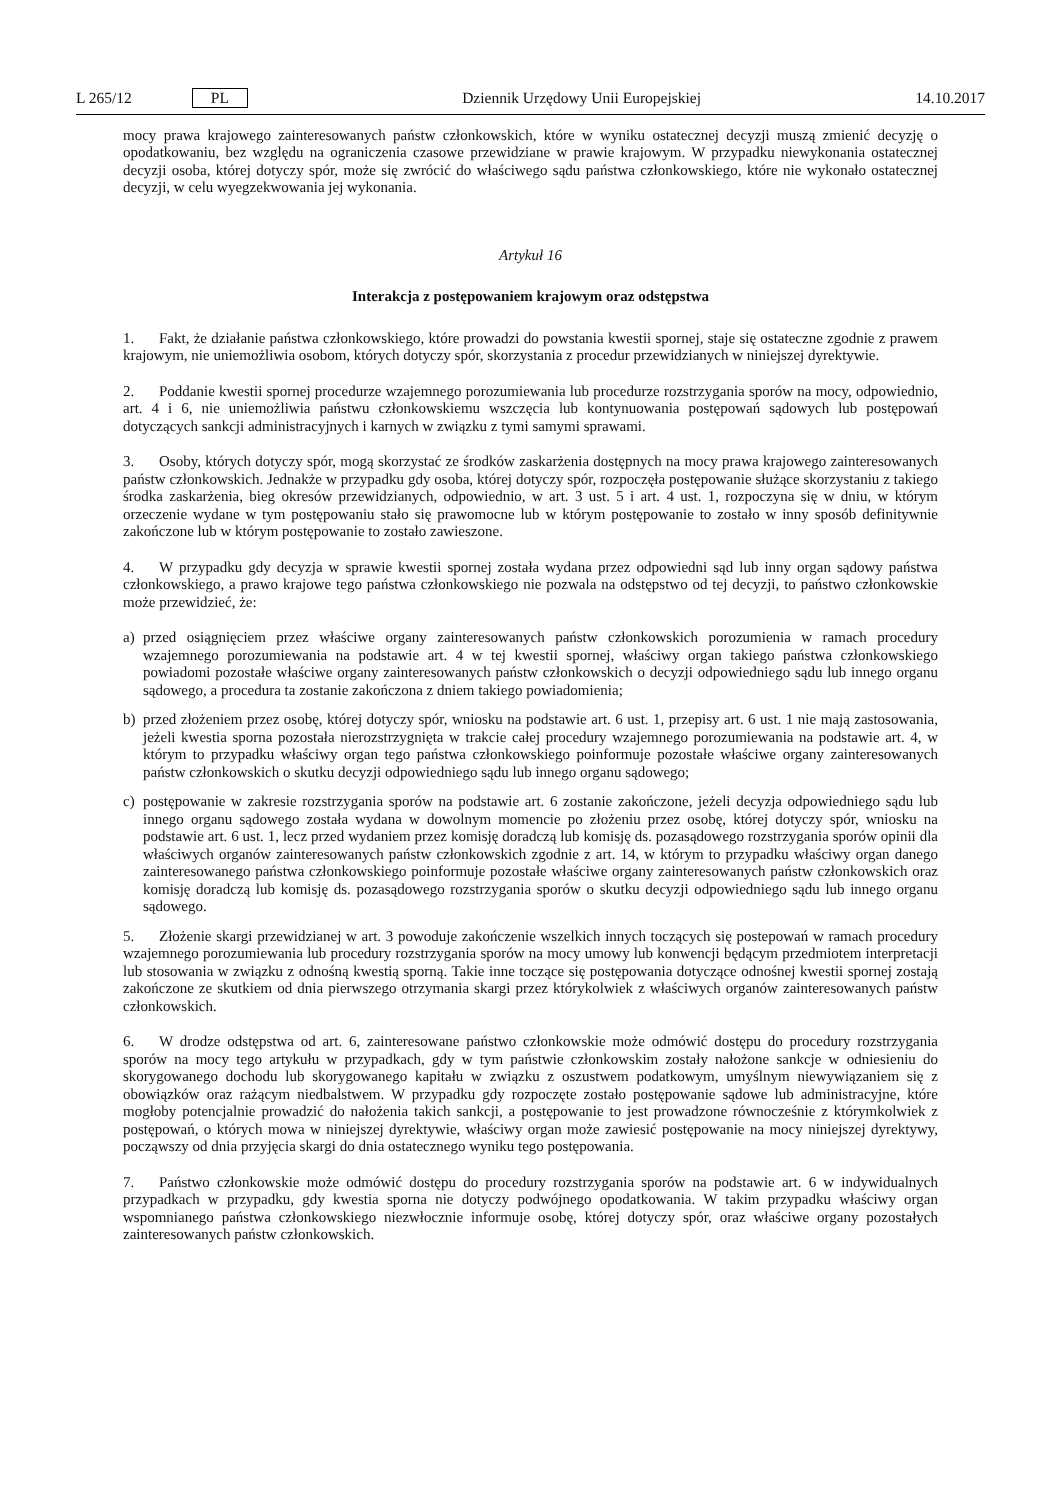L 265/12 PL Dziennik Urzędowy Unii Europejskiej 14.10.2017
mocy prawa krajowego zainteresowanych państw członkowskich, które w wyniku ostatecznej decyzji muszą zmienić decyzję o opodatkowaniu, bez względu na ograniczenia czasowe przewidziane w prawie krajowym. W przypadku niewykonania ostatecznej decyzji osoba, której dotyczy spór, może się zwrócić do właściwego sądu państwa członkowskiego, które nie wykonało ostatecznej decyzji, w celu wyegzekwowania jej wykonania.
Artykuł 16
Interakcja z postępowaniem krajowym oraz odstępstwa
1. Fakt, że działanie państwa członkowskiego, które prowadzi do powstania kwestii spornej, staje się ostateczne zgodnie z prawem krajowym, nie uniemożliwia osobom, których dotyczy spór, skorzystania z procedur przewidzianych w niniejszej dyrektywie.
2. Poddanie kwestii spornej procedurze wzajemnego porozumiewania lub procedurze rozstrzygania sporów na mocy, odpowiednio, art. 4 i 6, nie uniemożliwia państwu członkowskiemu wszczęcia lub kontynuowania postępowań sądowych lub postępowań dotyczących sankcji administracyjnych i karnych w związku z tymi samymi sprawami.
3. Osoby, których dotyczy spór, mogą skorzystać ze środków zaskarżenia dostępnych na mocy prawa krajowego zainteresowanych państw członkowskich. Jednakże w przypadku gdy osoba, której dotyczy spór, rozpoczęła postępowanie służące skorzystaniu z takiego środka zaskarżenia, bieg okresów przewidzianych, odpowiednio, w art. 3 ust. 5 i art. 4 ust. 1, rozpoczyna się w dniu, w którym orzeczenie wydane w tym postępowaniu stało się prawomocne lub w którym postępowanie to zostało w inny sposób definitywnie zakończone lub w którym postępowanie to zostało zawieszone.
4. W przypadku gdy decyzja w sprawie kwestii spornej została wydana przez odpowiedni sąd lub inny organ sądowy państwa członkowskiego, a prawo krajowe tego państwa członkowskiego nie pozwala na odstępstwo od tej decyzji, to państwo członkowskie może przewidzieć, że:
a) przed osiągnięciem przez właściwe organy zainteresowanych państw członkowskich porozumienia w ramach procedury wzajemnego porozumiewania na podstawie art. 4 w tej kwestii spornej, właściwy organ takiego państwa członkowskiego powiadomi pozostałe właściwe organy zainteresowanych państw członkowskich o decyzji odpowiedniego sądu lub innego organu sądowego, a procedura ta zostanie zakończona z dniem takiego powiadomienia;
b) przed złożeniem przez osobę, której dotyczy spór, wniosku na podstawie art. 6 ust. 1, przepisy art. 6 ust. 1 nie mają zastosowania, jeżeli kwestia sporna pozostała nierozstrzygnięta w trakcie całej procedury wzajemnego porozumiewania na podstawie art. 4, w którym to przypadku właściwy organ tego państwa członkowskiego poinformuje pozostałe właściwe organy zainteresowanych państw członkowskich o skutku decyzji odpowiedniego sądu lub innego organu sądowego;
c) postępowanie w zakresie rozstrzygania sporów na podstawie art. 6 zostanie zakończone, jeżeli decyzja odpowiedniego sądu lub innego organu sądowego została wydana w dowolnym momencie po złożeniu przez osobę, której dotyczy spór, wniosku na podstawie art. 6 ust. 1, lecz przed wydaniem przez komisję doradczą lub komisję ds. pozasądowego rozstrzygania sporów opinii dla właściwych organów zainteresowanych państw członkowskich zgodnie z art. 14, w którym to przypadku właściwy organ danego zainteresowanego państwa członkowskiego poinformuje pozostałe właściwe organy zainteresowanych państw członkowskich oraz komisję doradczą lub komisję ds. pozasądowego rozstrzygania sporów o skutku decyzji odpowiedniego sądu lub innego organu sądowego.
5. Złożenie skargi przewidzianej w art. 3 powoduje zakończenie wszelkich innych toczących się postepowań w ramach procedury wzajemnego porozumiewania lub procedury rozstrzygania sporów na mocy umowy lub konwencji będącym przedmiotem interpretacji lub stosowania w związku z odnośną kwestią sporną. Takie inne toczące się postępowania dotyczące odnośnej kwestii spornej zostają zakończone ze skutkiem od dnia pierwszego otrzymania skargi przez którykolwiek z właściwych organów zainteresowanych państw członkowskich.
6. W drodze odstępstwa od art. 6, zainteresowane państwo członkowskie może odmówić dostępu do procedury rozstrzygania sporów na mocy tego artykułu w przypadkach, gdy w tym państwie członkowskim zostały nałożone sankcje w odniesieniu do skorygowanego dochodu lub skorygowanego kapitału w związku z oszustwem podatkowym, umyślnym niewywiązaniem się z obowiązków oraz rażącym niedbalstwem. W przypadku gdy rozpoczęte zostało postępowanie sądowe lub administracyjne, które mogłoby potencjalnie prowadzić do nałożenia takich sankcji, a postępowanie to jest prowadzone równocześnie z którymkolwiek z postępowań, o których mowa w niniejszej dyrektywie, właściwy organ może zawiesić postępowanie na mocy niniejszej dyrektywy, począwszy od dnia przyjęcia skargi do dnia ostatecznego wyniku tego postępowania.
7. Państwo członkowskie może odmówić dostępu do procedury rozstrzygania sporów na podstawie art. 6 w indywidualnych przypadkach w przypadku, gdy kwestia sporna nie dotyczy podwójnego opodatkowania. W takim przypadku właściwy organ wspomnianego państwa członkowskiego niezwłocznie informuje osobę, której dotyczy spór, oraz właściwe organy pozostałych zainteresowanych państw członkowskich.